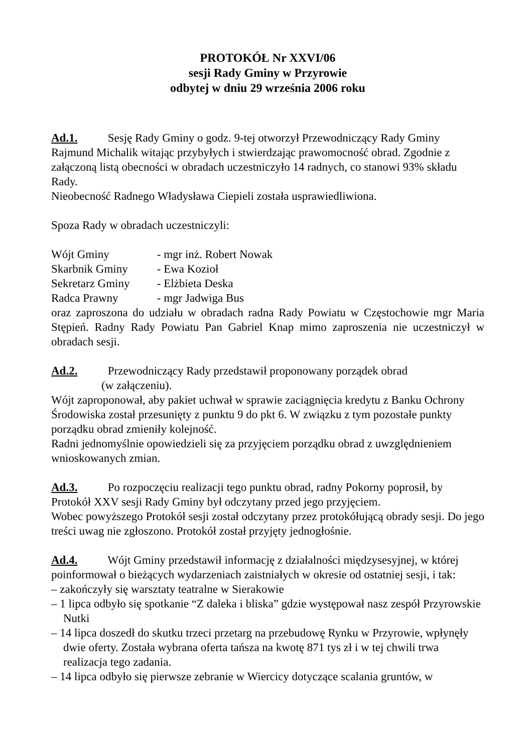PROTOKÓŁ Nr XXVI/06
sesji Rady Gminy w Przyrowie
odbytej w dniu 29 września 2006 roku
Ad.1. Sesję Rady Gminy o godz. 9-tej otworzył Przewodniczący Rady Gminy Rajmund Michalik witając przybyłych i stwierdzając prawomocność obrad. Zgodnie z załączoną listą obecności w obradach uczestniczyło 14 radnych, co stanowi 93% składu Rady.
Nieobecność Radnego Władysława Ciepieli została usprawiedliwiona.
Spoza Rady w obradach uczestniczyli:
Wójt Gminy - mgr inż. Robert Nowak
Skarbnik Gminy - Ewa Kozioł
Sekretarz Gminy - Elżbieta Deska
Radca Prawny - mgr Jadwiga Bus
oraz zaproszona do udziału w obradach radna Rady Powiatu w Częstochowie mgr Maria Stępień. Radny Rady Powiatu Pan Gabriel Knap mimo zaproszenia nie uczestniczył w obradach sesji.
Ad.2. Przewodniczący Rady przedstawił proponowany porządek obrad
(w załączeniu).
Wójt zaproponował, aby pakiet uchwał w sprawie zaciągnięcia kredytu z Banku Ochrony Środowiska został przesunięty z punktu 9 do pkt 6. W związku z tym pozostałe punkty porządku obrad zmieniły kolejność.
Radni jednomyślnie opowiedzieli się za przyjęciem porządku obrad z uwzględnieniem wnioskowanych zmian.
Ad.3. Po rozpoczęciu realizacji tego punktu obrad, radny Pokorny poprosił, by Protokół XXV sesji Rady Gminy był odczytany przed jego przyjęciem.
Wobec powyższego Protokół sesji został odczytany przez protokółującą obrady sesji. Do jego treści uwag nie zgłoszono. Protokół został przyjęty jednogłośnie.
Ad.4. Wójt Gminy przedstawił informację z działalności międzysesyjnej, w której poinformował o bieżących wydarzeniach zaistniałych w okresie od ostatniej sesji, i tak:
– zakończyły się warsztaty teatralne w Sierakowie
– 1 lipca odbyło się spotkanie “Z daleka i bliska” gdzie występował nasz zespół Przyrowskie Nutki
– 14 lipca doszedł do skutku trzeci przetarg na przebudowę Rynku w Przyrowie, wpłynęły dwie oferty. Została wybrana oferta tańsza na kwotę 871 tys zł i w tej chwili trwa realizacja tego zadania.
– 14 lipca odbyło się pierwsze zebranie w Wiercicy dotyczące scalania gruntów, w